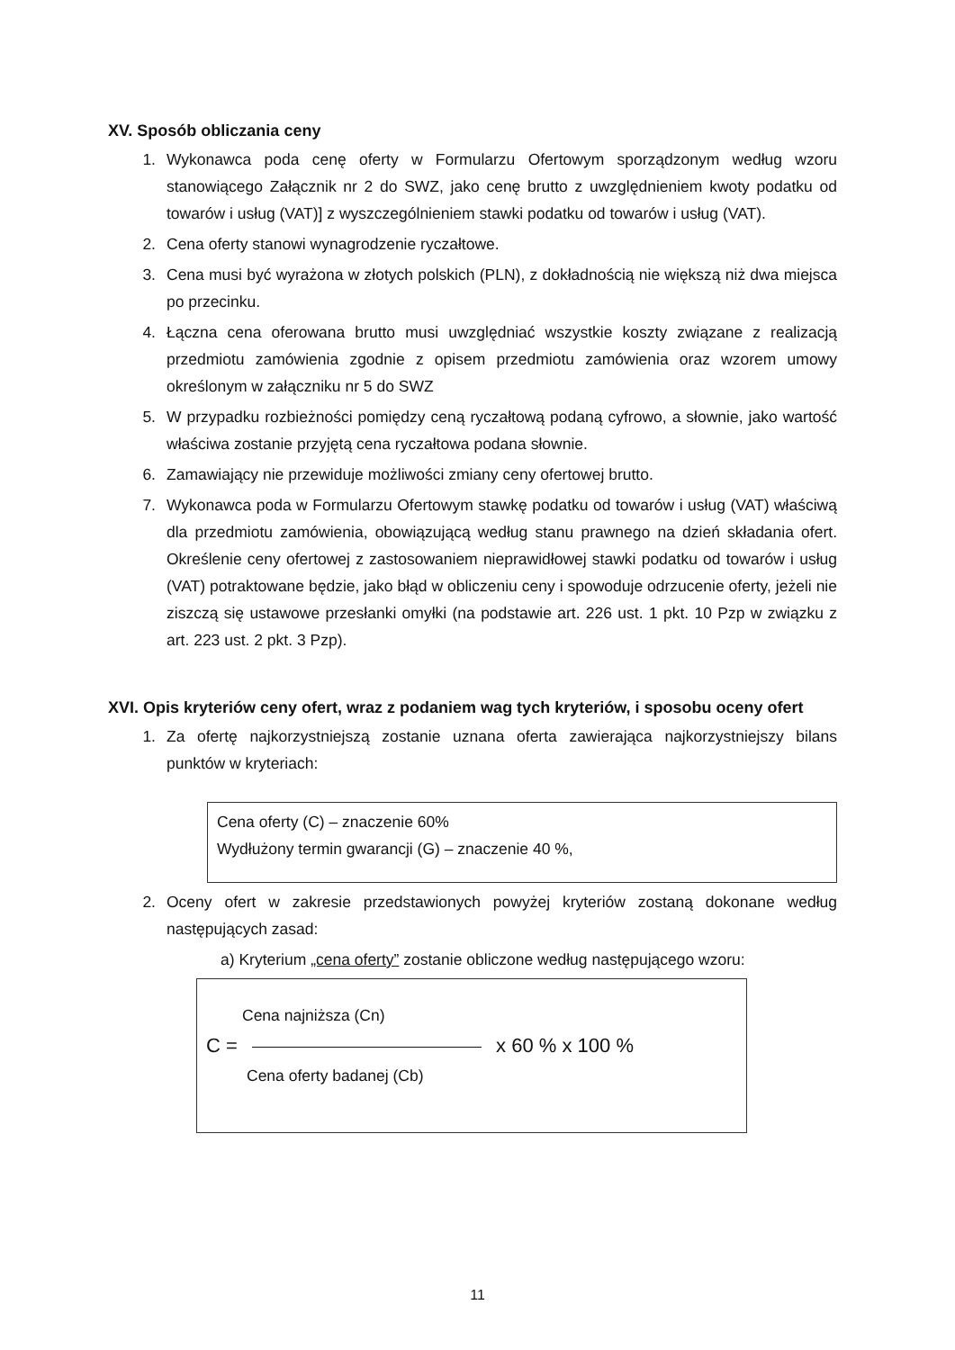XV. Sposób obliczania ceny
1. Wykonawca poda cenę oferty w Formularzu Ofertowym sporządzonym według wzoru stanowiącego Załącznik nr 2 do SWZ, jako cenę brutto z uwzględnieniem kwoty podatku od towarów i usług (VAT)] z wyszczególnieniem stawki podatku od towarów i usług (VAT).
2. Cena oferty stanowi wynagrodzenie ryczałtowe.
3. Cena musi być wyrażona w złotych polskich (PLN), z dokładnością nie większą niż dwa miejsca po przecinku.
4. Łączna cena oferowana brutto musi uwzględniać wszystkie koszty związane z realizacją przedmiotu zamówienia zgodnie z opisem przedmiotu zamówienia oraz wzorem umowy określonym w załączniku nr 5 do SWZ
5. W przypadku rozbieżności pomiędzy ceną ryczałtową podaną cyfrowo, a słownie, jako wartość właściwa zostanie przyjętą cena ryczałtowa podana słownie.
6. Zamawiający nie przewiduje możliwości zmiany ceny ofertowej brutto.
7. Wykonawca poda w Formularzu Ofertowym stawkę podatku od towarów i usług (VAT) właściwą dla przedmiotu zamówienia, obowiązującą według stanu prawnego na dzień składania ofert. Określenie ceny ofertowej z zastosowaniem nieprawidłowej stawki podatku od towarów i usług (VAT) potraktowane będzie, jako błąd w obliczeniu ceny i spowoduje odrzucenie oferty, jeżeli nie ziszczą się ustawowe przesłanki omyłki (na podstawie art. 226 ust. 1 pkt. 10 Pzp w związku z art. 223 ust. 2 pkt. 3 Pzp).
XVI. Opis kryteriów ceny ofert, wraz z podaniem wag tych kryteriów, i sposobu oceny ofert
1. Za ofertę najkorzystniejszą zostanie uznana oferta zawierająca najkorzystniejszy bilans punktów w kryteriach:
Cena oferty (C) – znaczenie 60%
Wydłużony termin gwarancji (G) – znaczenie 40 %,
2. Oceny ofert w zakresie przedstawionych powyżej kryteriów zostaną dokonane według następujących zasad:
a) Kryterium „cena oferty” zostanie obliczone według następującego wzoru:
Cena najniższa (Cn)
C = x 60 % x 100 %
Cena oferty badanej (Cb)
11